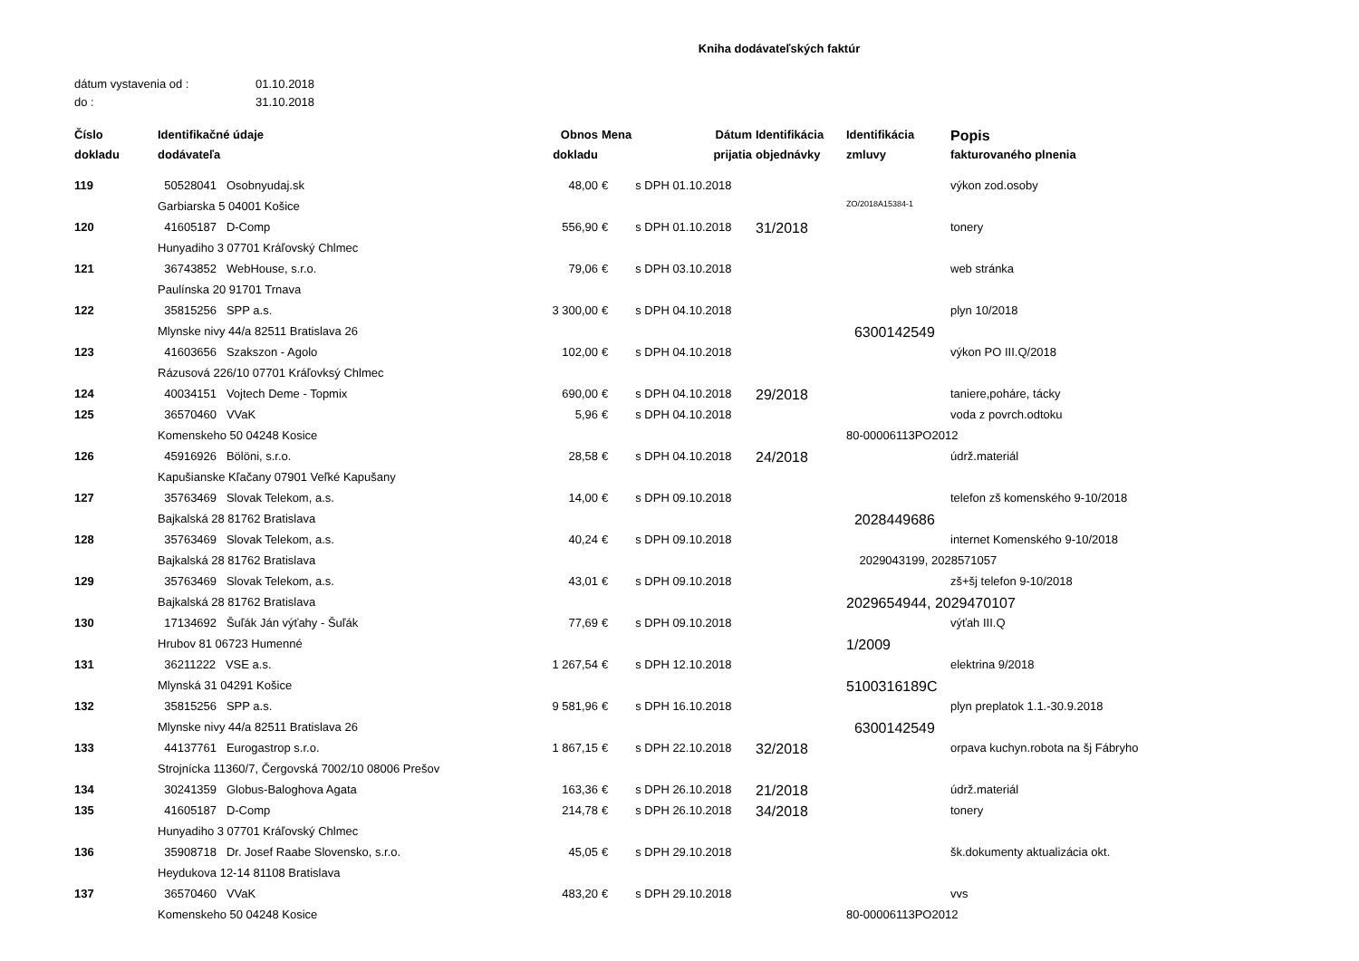Kniha dodávateľských faktúr
dátum vystavenia od : 01.10.2018
do : 31.10.2018
| Číslo | Identifikačné údaje | Obnos | Mena | Dátum | Identifikácia | Identifikácia | Popis |
| --- | --- | --- | --- | --- | --- | --- | --- |
| dokladu | dodávateľa | dokladu | | prijatia | objednávky | zmluvy | fakturovaného plnenia |
| 119 | 50528041 Osobnyudaj.sk | 48,00 | € | s DPH 01.10.2018 | | | výkon zod.osoby |
| | Garbiarska 5 04001 Košice | | | | | ZO/2018A15384-1 | |
| 120 | 41605187 D-Comp | 556,90 | € | s DPH 01.10.2018 | 31/2018 | | tonery |
| | Hunyadiho 3 07701 Kráľovský Chlmec | | | | | | |
| 121 | 36743852 WebHouse, s.r.o. | 79,06 | € | s DPH 03.10.2018 | | | web stránka |
| | Paulínska 20 91701 Trnava | | | | | | |
| 122 | 35815256 SPP a.s. | 3 300,00 | € | s DPH 04.10.2018 | | | plyn 10/2018 |
| | Mlynske nivy 44/a 82511 Bratislava 26 | | | | | 6300142549 | |
| 123 | 41603656 Szakszon - Agolo | 102,00 | € | s DPH 04.10.2018 | | | výkon PO III.Q/2018 |
| | Rázusová 226/10 07701 Kráľovksý Chlmec | | | | | | |
| 124 | 40034151 Vojtech Deme - Topmix | 690,00 | € | s DPH 04.10.2018 | 29/2018 | | taniere,poháre, tácky |
| 125 | 36570460 VVaK | 5,96 | € | s DPH 04.10.2018 | | | voda z povrch.odtoku |
| | Komenskeho 50 04248 Kosice | | | | | 80-00006113PO2012 | |
| 126 | 45916926 Bölöni, s.r.o. | 28,58 | € | s DPH 04.10.2018 | 24/2018 | | údrž.materiál |
| | Kapušianske Kľačany 07901 Veľké Kapušany | | | | | | |
| 127 | 35763469 Slovak Telekom, a.s. | 14,00 | € | s DPH 09.10.2018 | | | telefon zš komenského 9-10/2018 |
| | Bajkalská 28 81762 Bratislava | | | | | 2028449686 | |
| 128 | 35763469 Slovak Telekom, a.s. | 40,24 | € | s DPH 09.10.2018 | | | internet Komenského 9-10/2018 |
| | Bajkalská 28 81762 Bratislava | | | | | 2029043199, 2028571057 | |
| 129 | 35763469 Slovak Telekom, a.s. | 43,01 | € | s DPH 09.10.2018 | | | zš+šj telefon 9-10/2018 |
| | Bajkalská 28 81762 Bratislava | | | | | 2029654944, 2029470107 | |
| 130 | 17134692 Šuľák Ján výťahy - Šuľák | 77,69 | € | s DPH 09.10.2018 | | | výťah III.Q |
| | Hrubov 81 06723 Humenné | | | | | 1/2009 | |
| 131 | 36211222 VSE a.s. | 1 267,54 | € | s DPH 12.10.2018 | | | elektrina 9/2018 |
| | Mlynská 31 04291 Košice | | | | | 5100316189C | |
| 132 | 35815256 SPP a.s. | 9 581,96 | € | s DPH 16.10.2018 | | | plyn preplatok 1.1.-30.9.2018 |
| | Mlynske nivy 44/a 82511 Bratislava 26 | | | | | 6300142549 | |
| 133 | 44137761 Eurogastrop s.r.o. | 1 867,15 | € | s DPH 22.10.2018 | 32/2018 | | orpava kuchyn.robota na šj Fábryho |
| | Strojnícka 11360/7, Čergovská 7002/10 08006 Prešov | | | | | | |
| 134 | 30241359 Globus-Baloghova Agata | 163,36 | € | s DPH 26.10.2018 | 21/2018 | | údrž.materiál |
| 135 | 41605187 D-Comp | 214,78 | € | s DPH 26.10.2018 | 34/2018 | | tonery |
| | Hunyadiho 3 07701 Kráľovský Chlmec | | | | | | |
| 136 | 35908718 Dr. Josef Raabe Slovensko, s.r.o. | 45,05 | € | s DPH 29.10.2018 | | | šk.dokumenty aktualizácia okt. |
| | Heydukova 12-14 81108 Bratislava | | | | | | |
| 137 | 36570460 VVaK | 483,20 | € | s DPH 29.10.2018 | | | vvs |
| | Komenskeho 50 04248 Kosice | | | | | 80-00006113PO2012 | |